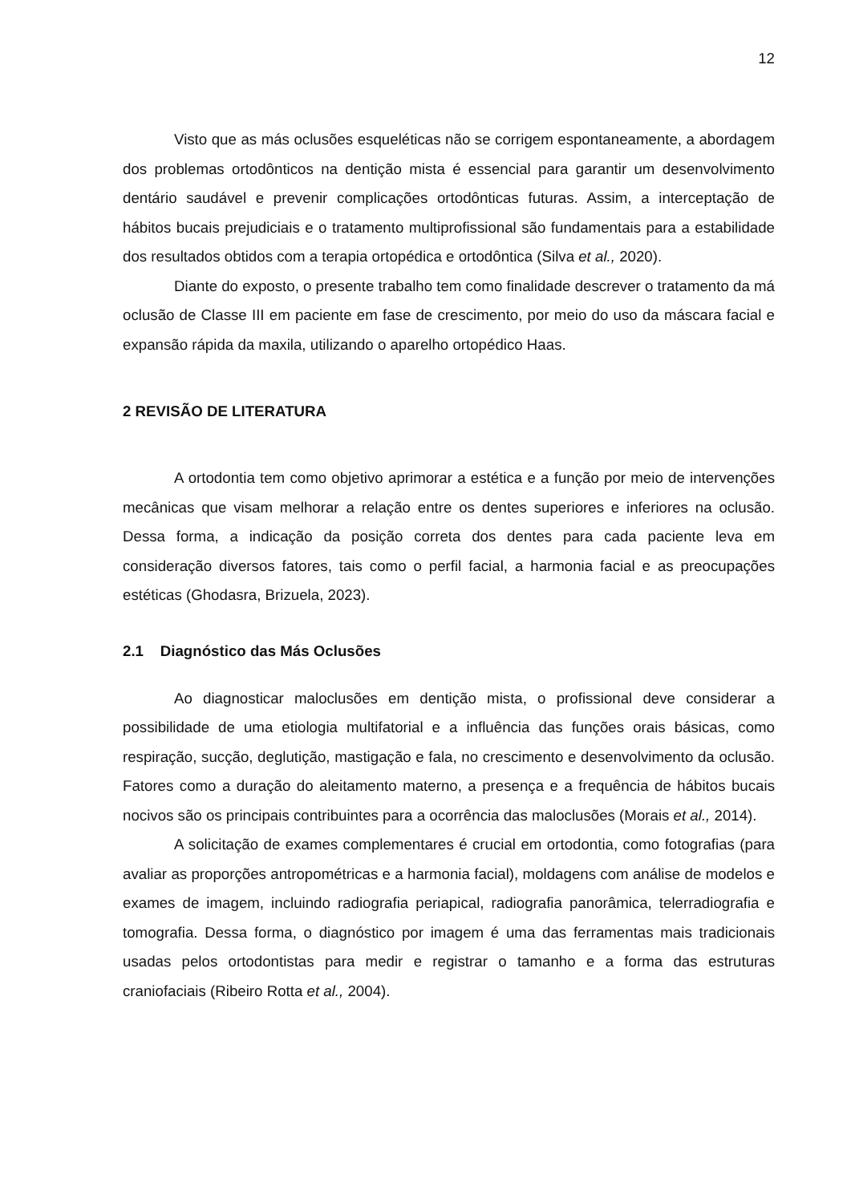12
Visto que as más oclusões esqueléticas não se corrigem espontaneamente, a abordagem dos problemas ortodônticos na dentição mista é essencial para garantir um desenvolvimento dentário saudável e prevenir complicações ortodônticas futuras. Assim, a interceptação de hábitos bucais prejudiciais e o tratamento multiprofissional são fundamentais para a estabilidade dos resultados obtidos com a terapia ortopédica e ortodôntica (Silva et al., 2020).
Diante do exposto, o presente trabalho tem como finalidade descrever o tratamento da má oclusão de Classe III em paciente em fase de crescimento, por meio do uso da máscara facial e expansão rápida da maxila, utilizando o aparelho ortopédico Haas.
2 REVISÃO DE LITERATURA
A ortodontia tem como objetivo aprimorar a estética e a função por meio de intervenções mecânicas que visam melhorar a relação entre os dentes superiores e inferiores na oclusão. Dessa forma, a indicação da posição correta dos dentes para cada paciente leva em consideração diversos fatores, tais como o perfil facial, a harmonia facial e as preocupações estéticas (Ghodasra, Brizuela, 2023).
2.1 Diagnóstico das Más Oclusões
Ao diagnosticar maloclusões em dentição mista, o profissional deve considerar a possibilidade de uma etiologia multifatorial e a influência das funções orais básicas, como respiração, sucção, deglutição, mastigação e fala, no crescimento e desenvolvimento da oclusão. Fatores como a duração do aleitamento materno, a presença e a frequência de hábitos bucais nocivos são os principais contribuintes para a ocorrência das maloclusões (Morais et al., 2014).
A solicitação de exames complementares é crucial em ortodontia, como fotografias (para avaliar as proporções antropométricas e a harmonia facial), moldagens com análise de modelos e exames de imagem, incluindo radiografia periapical, radiografia panorâmica, telerradiografia e tomografia. Dessa forma, o diagnóstico por imagem é uma das ferramentas mais tradicionais usadas pelos ortodontistas para medir e registrar o tamanho e a forma das estruturas craniofaciais (Ribeiro Rotta et al., 2004).